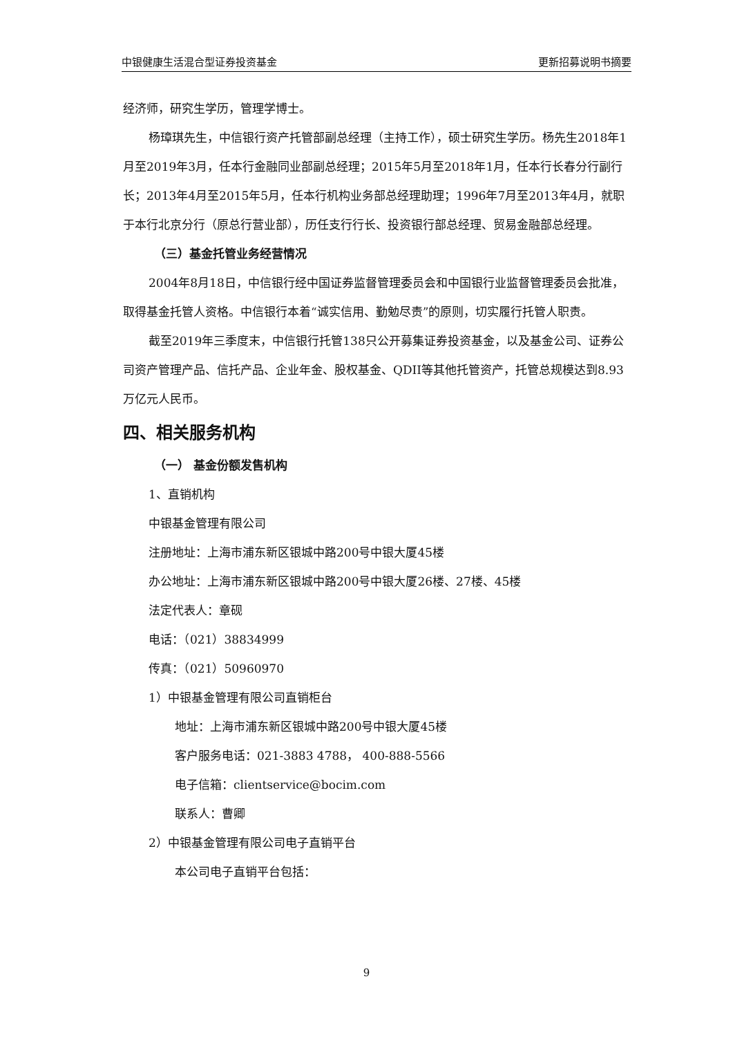中银健康生活混合型证券投资基金 更新招募说明书摘要
经济师，研究生学历，管理学博士。
杨璋琪先生，中信银行资产托管部副总经理（主持工作），硕士研究生学历。杨先生2018年1月至2019年3月，任本行金融同业部副总经理；2015年5月至2018年1月，任本行长春分行副行长；2013年4月至2015年5月，任本行机构业务部总经理助理；1996年7月至2013年4月，就职于本行北京分行（原总行营业部），历任支行行长、投资银行部总经理、贸易金融部总经理。
（三）基金托管业务经营情况
2004年8月18日，中信银行经中国证券监督管理委员会和中国银行业监督管理委员会批准，取得基金托管人资格。中信银行本着“诚实信用、勤勉尽责”的原则，切实履行托管人职责。
截至2019年三季度末，中信银行托管138只公开募集证券投资基金，以及基金公司、证券公司资产管理产品、信托产品、企业年金、股权基金、QDII等其他托管资产，托管总规模达到8.93万亿元人民币。
四、相关服务机构
（一） 基金份额发售机构
1、直销机构
中银基金管理有限公司
注册地址：上海市浦东新区银城中路200号中银大厦45楼
办公地址：上海市浦东新区银城中路200号中银大厦26楼、27楼、45楼
法定代表人：章砚
电话：（021）38834999
传真：（021）50960970
1）中银基金管理有限公司直销柜台
地址：上海市浦东新区银城中路200号中银大厦45楼
客户服务电话：021-3883 4788， 400-888-5566
电子信箱：clientservice@bocim.com
联系人：曹卿
2）中银基金管理有限公司电子直销平台
本公司电子直销平台包括：
9